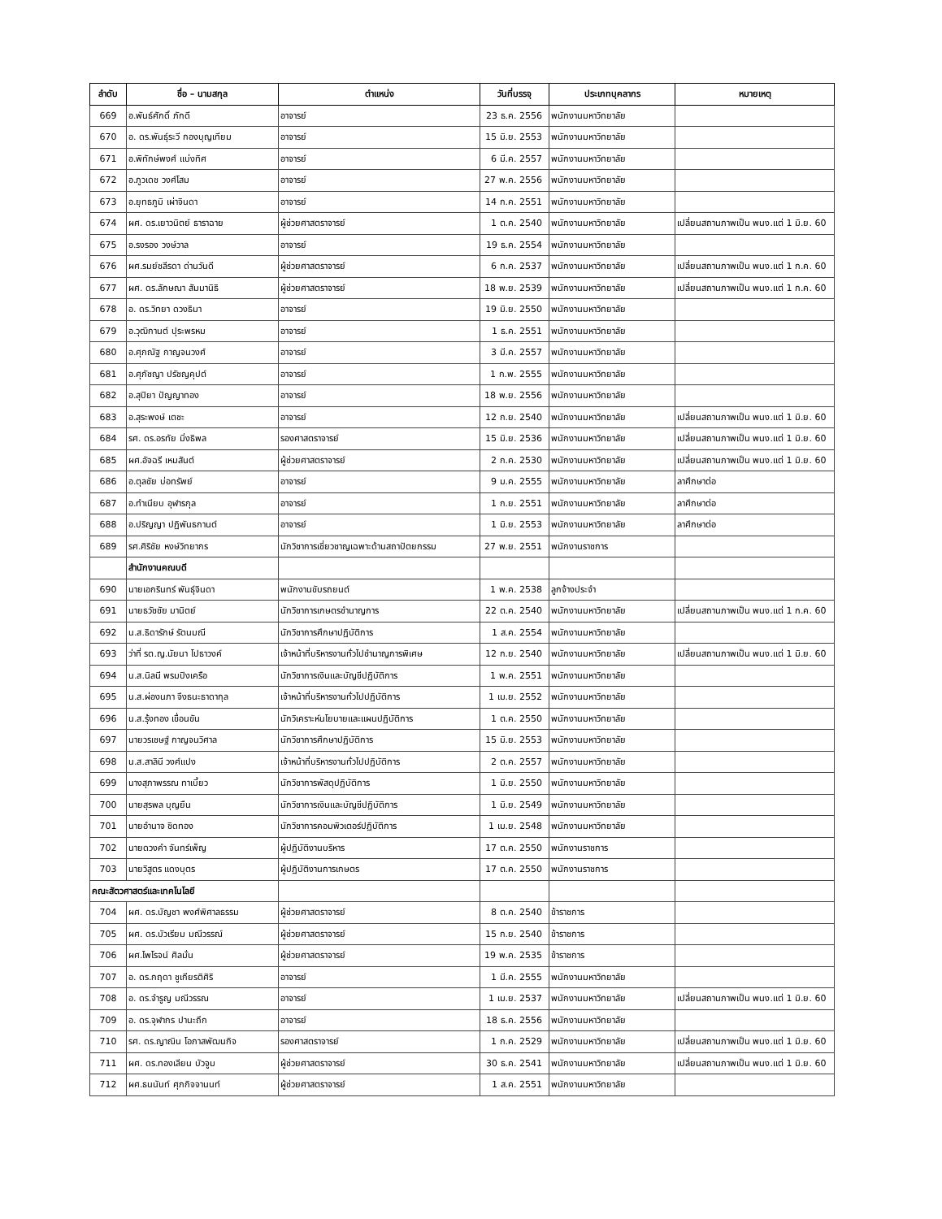| ลำดับ | ชื่อ – นามสกุล | ตำแหน่ง | วันที่บรรจุ | ประเภทบุคลากร | หมายเหตุ |
| --- | --- | --- | --- | --- | --- |
| 669 | อ.พันธ์ศักดิ์ ภักดี | อาจารย์ | 23 ธ.ค. 2556 | พนักงานมหาวิทยาลัย | |
| 670 | อ. ดร.พันธุ์ระวี กองบุญเทียม | อาจารย์ | 15 มิ.ย. 2553 | พนักงานมหาวิทยาลัย | |
| 671 | อ.พิทักษ์พงศ์ แบ่งทิศ | อาจารย์ | 6 มี.ค. 2557 | พนักงานมหาวิทยาลัย | |
| 672 | อ.ภูวเดช วงศ์โสม | อาจารย์ | 27 พ.ค. 2556 | พนักงานมหาวิทยาลัย | |
| 673 | อ.ยุทธภูมิ เผ่าจินดา | อาจารย์ | 14 ก.ค. 2551 | พนักงานมหาวิทยาลัย | |
| 674 | ผศ. ดร.เยาวนิตย์ ธาราฉาย | ผู้ช่วยศาสตราจารย์ | 1 ต.ค. 2540 | พนักงานมหาวิทยาลัย | เปลี่ยนสถานภาพเป็น พนง.แต่ 1 มิ.ย. 60 |
| 675 | อ.รงรอง วงษ์วาล | อาจารย์ | 19 ธ.ค. 2554 | พนักงานมหาวิทยาลัย | |
| 676 | ผศ.รมย์ชลีรดา ด่านวันดี | ผู้ช่วยศาสตราจารย์ | 6 ก.ค. 2537 | พนักงานมหาวิทยาลัย | เปลี่ยนสถานภาพเป็น พนง.แต่ 1 ก.ค. 60 |
| 677 | ผศ. ดร.ลักษณา สัมมานิธิ | ผู้ช่วยศาสตราจารย์ | 18 พ.ย. 2539 | พนักงานมหาวิทยาลัย | เปลี่ยนสถานภาพเป็น พนง.แต่ 1 ก.ค. 60 |
| 678 | อ. ดร.วิทยา ดวงธิมา | อาจารย์ | 19 มิ.ย. 2550 | พนักงานมหาวิทยาลัย | |
| 679 | อ.วุฒิกานต์ ปุระพรหม | อาจารย์ | 1 ธ.ค. 2551 | พนักงานมหาวิทยาลัย | |
| 680 | อ.ศุภณัฐ กาญจนวงศ์ | อาจารย์ | 3 มี.ค. 2557 | พนักงานมหาวิทยาลัย | |
| 681 | อ.ศุภัชญา ปรัชญคุปต์ | อาจารย์ | 1 ก.พ. 2555 | พนักงานมหาวิทยาลัย | |
| 682 | อ.สุปิยา ปัญญาทอง | อาจารย์ | 18 พ.ย. 2556 | พนักงานมหาวิทยาลัย | |
| 683 | อ.สุระพงษ์ เตชะ | อาจารย์ | 12 ก.ย. 2540 | พนักงานมหาวิทยาลัย | เปลี่ยนสถานภาพเป็น พนง.แต่ 1 มิ.ย. 60 |
| 684 | รศ. ดร.อรทัย มิ่งธิพล | รองศาสตราจารย์ | 15 มิ.ย. 2536 | พนักงานมหาวิทยาลัย | เปลี่ยนสถานภาพเป็น พนง.แต่ 1 มิ.ย. 60 |
| 685 | ผศ.อัจฉรี เหมสันต์ | ผู้ช่วยศาสตราจารย์ | 2 ก.ค. 2530 | พนักงานมหาวิทยาลัย | เปลี่ยนสถานภาพเป็น พนง.แต่ 1 มิ.ย. 60 |
| 686 | อ.ตุลชัย บ่อทรัพย์ | อาจารย์ | 9 ม.ค. 2555 | พนักงานมหาวิทยาลัย | ลาศึกษาต่อ |
| 687 | อ.ทำเนียบ อุฬารกุล | อาจารย์ | 1 ก.ย. 2551 | พนักงานมหาวิทยาลัย | ลาศึกษาต่อ |
| 688 | อ.ปริญญา ปฏิพันธกานต์ | อาจารย์ | 1 มิ.ย. 2553 | พนักงานมหาวิทยาลัย | ลาศึกษาต่อ |
| 689 | รศ.ศิริชัย หงษ์วิทยากร | นักวิชาการเชี่ยวชาญเฉพาะด้านสถาปัตยกรรม | 27 พ.ย. 2551 | พนักงานราชการ | |
| | สำนักงานคณบดี | | | | |
| 690 | นายเอกรินทร์ พันธุ์จินดา | พนักงานขับรถยนต์ | 1 พ.ค. 2538 | ลูกจ้างประจำ | |
| 691 | นายธวัชชัย มานิตย์ | นักวิชาการเกษตรชำนาญการ | 22 ต.ค. 2540 | พนักงานมหาวิทยาลัย | เปลี่ยนสถานภาพเป็น พนง.แต่ 1 ก.ค. 60 |
| 692 | น.ส.ธิดารักษ์ รัตนมณี | นักวิชาการศึกษาปฏิบัติการ | 1 ส.ค. 2554 | พนักงานมหาวิทยาลัย | |
| 693 | ว่าที่ รต.ญ.นัยนา โปธาวงค์ | เจ้าหน้าที่บริหารงานทั่วไปชำนาญการพิเศษ | 12 ก.ย. 2540 | พนักงานมหาวิทยาลัย | เปลี่ยนสถานภาพเป็น พนง.แต่ 1 มิ.ย. 60 |
| 694 | น.ส.นิลนี พรมปิงเครือ | นักวิชาการเงินและบัญชีปฏิบัติการ | 1 พ.ค. 2551 | พนักงานมหาวิทยาลัย | |
| 695 | น.ส.ผ่องนภา จึงธนะธาดากุล | เจ้าหน้าที่บริหารงานทั่วไปปฏิบัติการ | 1 เม.ย. 2552 | พนักงานมหาวิทยาลัย | |
| 696 | น.ส.รุ้งทอง เขื่อนขัน | นักวิเคราะห์นโยบายและแผนปฏิบัติการ | 1 ต.ค. 2550 | พนักงานมหาวิทยาลัย | |
| 697 | นายวรเชษฐ์ กาญจนวิศาล | นักวิชาการศึกษาปฏิบัติการ | 15 มิ.ย. 2553 | พนักงานมหาวิทยาลัย | |
| 698 | น.ส.สาลินี วงศ์แปง | เจ้าหน้าที่บริหารงานทั่วไปปฏิบัติการ | 2 ต.ค. 2557 | พนักงานมหาวิทยาลัย | |
| 699 | นางสุภาพรรณ ทาเบี้ยว | นักวิชาการพัสดุปฏิบัติการ | 1 มิ.ย. 2550 | พนักงานมหาวิทยาลัย | |
| 700 | นายสุรพล บุญยืน | นักวิชาการเงินและบัญชีปฏิบัติการ | 1 มิ.ย. 2549 | พนักงานมหาวิทยาลัย | |
| 701 | นายอำนาจ ชิดทอง | นักวิชาการคอมพิวเตอร์ปฏิบัติการ | 1 เม.ย. 2548 | พนักงานมหาวิทยาลัย | |
| 702 | นายดวงคำ จันทร์เพ็ญ | ผู้ปฏิบัติงานบริหาร | 17 ต.ค. 2550 | พนักงานราชการ | |
| 703 | นายวิสูตร แดงบุตร | ผู้ปฏิบัติงานการเกษตร | 17 ต.ค. 2550 | พนักงานราชการ | |
| คณะสัตวศาสตร์และเทคโนโลยี | | | | | |
| 704 | ผศ. ดร.บัญชา พงศ์พิศาลธรรม | ผู้ช่วยศาสตราจารย์ | 8 ต.ค. 2540 | ข้าราชการ | |
| 705 | ผศ. ดร.บัวเรียม มณีวรรณ์ | ผู้ช่วยศาสตราจารย์ | 15 ก.ย. 2540 | ข้าราชการ | |
| 706 | ผศ.ไพโรจน์ ศิลมั่น | ผู้ช่วยศาสตราจารย์ | 19 พ.ค. 2535 | ข้าราชการ | |
| 707 | อ. ดร.กฤดา ชูเกียรติศิริ | อาจารย์ | 1 มี.ค. 2555 | พนักงานมหาวิทยาลัย | |
| 708 | อ. ดร.จำรูญ มณีวรรณ | อาจารย์ | 1 เม.ย. 2537 | พนักงานมหาวิทยาลัย | เปลี่ยนสถานภาพเป็น พนง.แต่ 1 มิ.ย. 60 |
| 709 | อ. ดร.จุฬากร ปานะถึก | อาจารย์ | 18 ธ.ค. 2556 | พนักงานมหาวิทยาลัย | |
| 710 | รศ. ดร.ญาณิน โอภาสพัฒนกิจ | รองศาสตราจารย์ | 1 ก.ค. 2529 | พนักงานมหาวิทยาลัย | เปลี่ยนสถานภาพเป็น พนง.แต่ 1 มิ.ย. 60 |
| 711 | ผศ. ดร.ทองเลียน บัวจูม | ผู้ช่วยศาสตราจารย์ | 30 ธ.ค. 2541 | พนักงานมหาวิทยาลัย | เปลี่ยนสถานภาพเป็น พนง.แต่ 1 มิ.ย. 60 |
| 712 | ผศ.ธนนันท์ ศุภกิจจานนท์ | ผู้ช่วยศาสตราจารย์ | 1 ส.ค. 2551 | พนักงานมหาวิทยาลัย | |